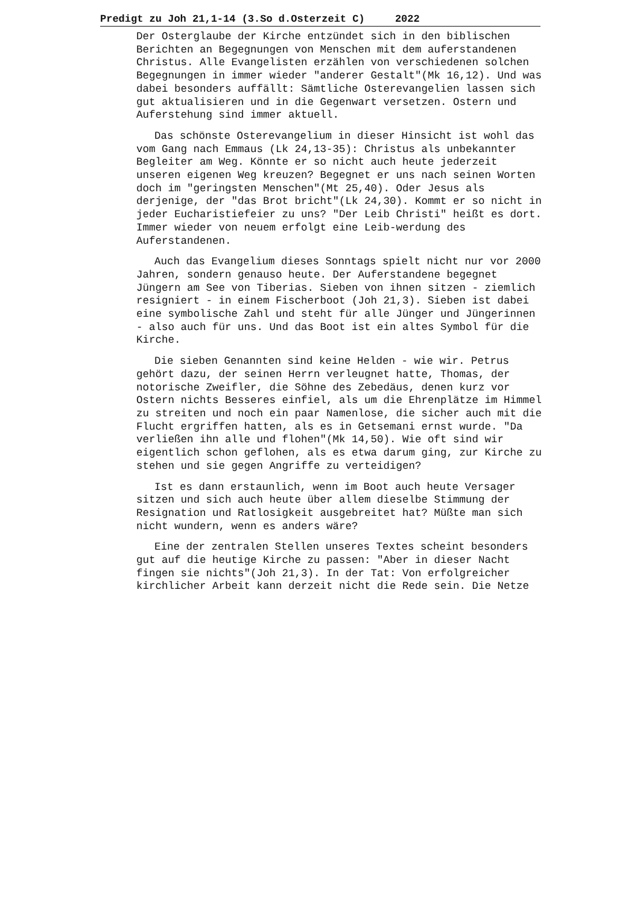Predigt zu Joh 21,1-14 (3.So d.Osterzeit C) 2022
Der Osterglaube der Kirche entzündet sich in den biblischen Berichten an Begegnungen von Menschen mit dem auferstandenen Christus. Alle Evangelisten erzählen von verschiedenen solchen Begegnungen in immer wieder "anderer Gestalt"(Mk 16,12). Und was dabei besonders auffällt: Sämtliche Osterevangelien lassen sich gut aktualisieren und in die Gegenwart versetzen. Ostern und Auferstehung sind immer aktuell.
Das schönste Osterevangelium in dieser Hinsicht ist wohl das vom Gang nach Emmaus (Lk 24,13-35): Christus als unbekannter Begleiter am Weg. Könnte er so nicht auch heute jederzeit unseren eigenen Weg kreuzen? Begegnet er uns nach seinen Worten doch im "geringsten Menschen"(Mt 25,40). Oder Jesus als derjenige, der "das Brot bricht"(Lk 24,30). Kommt er so nicht in jeder Eucharistiefeier zu uns? "Der Leib Christi" heißt es dort. Immer wieder von neuem erfolgt eine Leib-werdung des Auferstandenen.
Auch das Evangelium dieses Sonntags spielt nicht nur vor 2000 Jahren, sondern genauso heute. Der Auferstandene begegnet Jüngern am See von Tiberias. Sieben von ihnen sitzen - ziemlich resigniert - in einem Fischerboot (Joh 21,3). Sieben ist dabei eine symbolische Zahl und steht für alle Jünger und Jüngerinnen - also auch für uns. Und das Boot ist ein altes Symbol für die Kirche.
Die sieben Genannten sind keine Helden - wie wir. Petrus gehört dazu, der seinen Herrn verleugnet hatte, Thomas, der notorische Zweifler, die Söhne des Zebedäus, denen kurz vor Ostern nichts Besseres einfiel, als um die Ehrenplätze im Himmel zu streiten und noch ein paar Namenlose, die sicher auch mit die Flucht ergriffen hatten, als es in Getsemani ernst wurde. "Da verließen ihn alle und flohen"(Mk 14,50). Wie oft sind wir eigentlich schon geflohen, als es etwa darum ging, zur Kirche zu stehen und sie gegen Angriffe zu verteidigen?
Ist es dann erstaunlich, wenn im Boot auch heute Versager sitzen und sich auch heute über allem dieselbe Stimmung der Resignation und Ratlosigkeit ausgebreitet hat? Müßte man sich nicht wundern, wenn es anders wäre?
Eine der zentralen Stellen unseres Textes scheint besonders gut auf die heutige Kirche zu passen: "Aber in dieser Nacht fingen sie nichts"(Joh 21,3). In der Tat: Von erfolgreicher kirchlicher Arbeit kann derzeit nicht die Rede sein. Die Netze